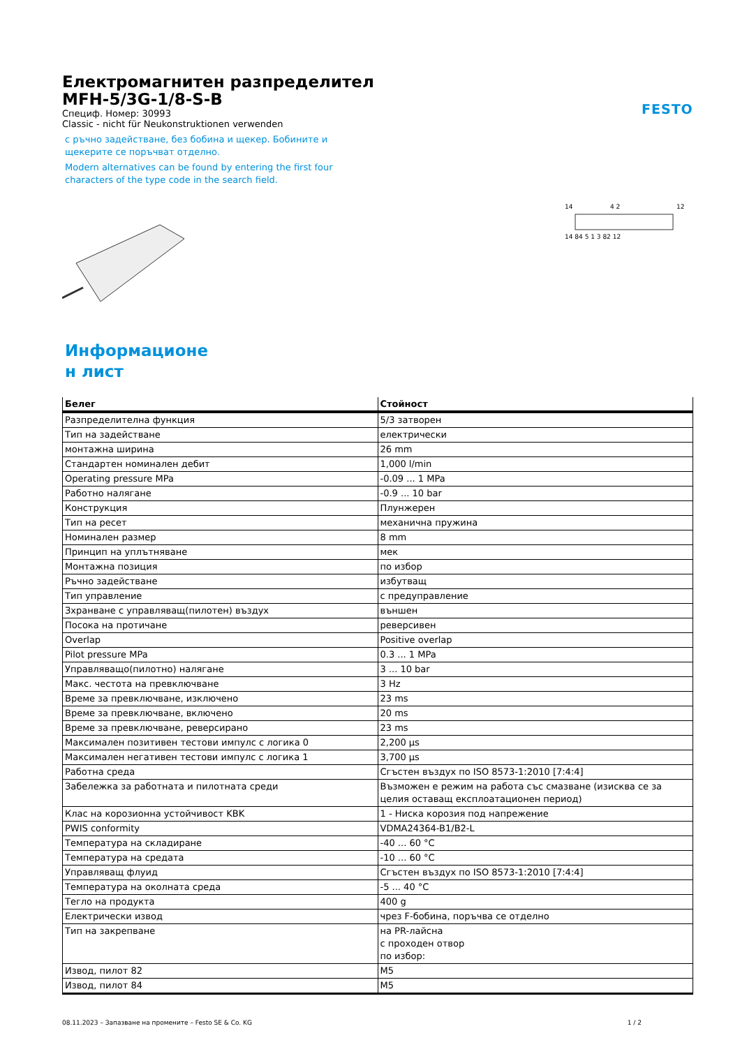FESTO
Електромагнитен разпределител
MFH-5/3G-1/8-S-B
Специф. Номер: 30993
Classic - nicht für Neukonstruktionen verwenden
с ръчно задействане, без бобина и щекер. Бобините и щекерите се поръчват отделно.
Modern alternatives can be found by entering the first four characters of the type code in the search field.
14
4 2
12
14 84 5 1 3 82 12
Информационе
н лист
| Белег | Стойност |
| --- | --- |
| Разпределителна функция | 5/3 затворен |
| Тип на задействане | електрически |
| монтажна ширина | 26 mm |
| Стандартен номинален дебит | 1,000 l/min |
| Operating pressure MPa | -0.09 ... 1 MPa |
| Работно налягане | -0.9 ... 10 bar |
| Конструкция | Плунжерен |
| Тип на ресет | механична пружина |
| Номинален размер | 8 mm |
| Принцип на уплътняване | мек |
| Монтажна позиция | по избор |
| Ръчно задействане | избутващ |
| Тип управление | с предуправление |
| Зхранване с управляващ(пилотен) въздух | външен |
| Посока на протичане | реверсивен |
| Overlap | Positive overlap |
| Pilot pressure MPa | 0.3 ... 1 MPa |
| Управляващо(пилотно) налягане | 3 ... 10 bar |
| Макс. честота на превключване | 3 Hz |
| Време за превключване, изключено | 23 ms |
| Време за превключване, включено | 20 ms |
| Време за превключване, реверсирано | 23 ms |
| Максимален позитивен тестови импулс с логика 0 | 2,200 µs |
| Максимален негативен тестови импулс с логика 1 | 3,700 µs |
| Работна среда | Сгъстен въздух по ISO 8573-1:2010 [7:4:4] |
| Забележка за работната и пилотната среди | Възможен е режим на работа със смазване (изисква се за целия оставащ експлоатационен период) |
| Клас на корозионна устойчивост KBK | 1 - Ниска корозия под напрежение |
| PWIS conformity | VDMA24364-B1/B2-L |
| Температура на складиране | -40 ... 60 °C |
| Температура на средата | -10 ... 60 °C |
| Управляващ флуид | Сгъстен въздух по ISO 8573-1:2010 [7:4:4] |
| Температура на околната среда | -5 ... 40 °C |
| Тегло на продукта | 400 g |
| Електрически извод | чрез F-бобина, поръчва се отделно |
| Тип на закрепване | на PR-лайсна с проходен отвор по избор: |
| Извод, пилот 82 | M5 |
| Извод, пилот 84 | M5 |
08.11.2023 – Запазване на промените – Festo SE & Co. KG 1 / 2